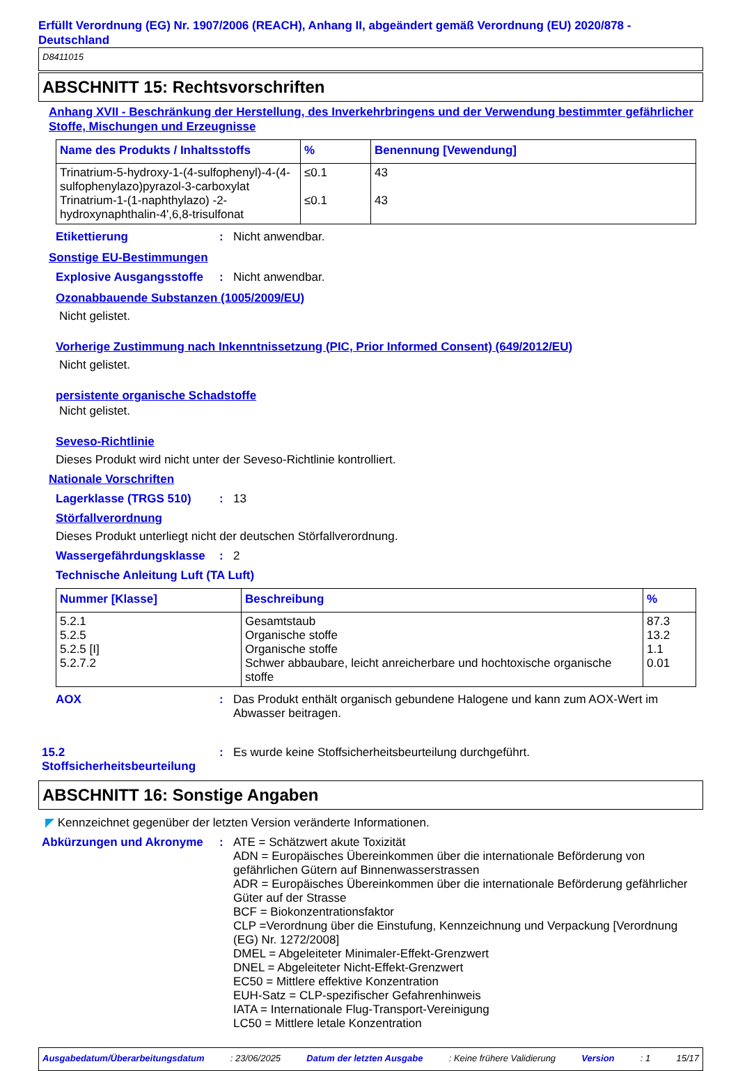Erfüllt Verordnung (EG) Nr. 1907/2006 (REACH), Anhang II, abgeändert gemäß Verordnung (EU) 2020/878 - Deutschland
D8411015
ABSCHNITT 15: Rechtsvorschriften
Anhang XVII - Beschränkung der Herstellung, des Inverkehrbringens und der Verwendung bestimmter gefährlicher Stoffe, Mischungen und Erzeugnisse
| Name des Produkts / Inhaltsstoffs | % | Benennung [Vewendung] |
| --- | --- | --- |
| Trinatrium-5-hydroxy-1-(4-sulfophenyl)-4-(4-sulfophenylazo)pyrazol-3-carboxylat Trinatrium-1-(1-naphthylazo) -2-hydroxynaphthalin-4',6,8-trisulfonat | ≤0.1 ≤0.1 | 43 43 |
Etikettierung: Nicht anwendbar.
Sonstige EU-Bestimmungen
Explosive Ausgangsstoffe: Nicht anwendbar.
Ozonabbauende Substanzen (1005/2009/EU)
Nicht gelistet.
Vorherige Zustimmung nach Inkenntnissetzung (PIC, Prior Informed Consent) (649/2012/EU)
Nicht gelistet.
persistente organische Schadstoffe
Nicht gelistet.
Seveso-Richtlinie
Dieses Produkt wird nicht unter der Seveso-Richtlinie kontrolliert.
Nationale Vorschriften
Lagerklasse (TRGS 510): 13
Störfallverordnung
Dieses Produkt unterliegt nicht der deutschen Störfallverordnung.
Wassergefährdungsklasse: 2
Technische Anleitung Luft (TA Luft)
| Nummer [Klasse] | Beschreibung | % |
| --- | --- | --- |
| 5.2.1 5.2.5 5.2.5 [I] 5.2.7.2 | Gesamtstaub Organische stoffe Organische stoffe Schwer abbaubare, leicht anreicherbare und hochtoxische organische stoffe | 87.3 13.2 1.1 0.01 |
AOX: Das Produkt enthält organisch gebundene Halogene und kann zum AOX-Wert im Abwasser beitragen.
15.2 Stoffsicherheitsbeurteilung: Es wurde keine Stoffsicherheitsbeurteilung durchgeführt.
ABSCHNITT 16: Sonstige Angaben
◤ Kennzeichnet gegenüber der letzten Version veränderte Informationen.
Abkürzungen und Akronyme: ATE = Schätzwert akute Toxizität
ADN = Europäisches Übereinkommen über die internationale Beförderung von gefährlichen Gütern auf Binnenwasserstrassen
ADR = Europäisches Übereinkommen über die internationale Beförderung gefährlicher Güter auf der Strasse
BCF = Biokonzentrationsfaktor
CLP =Verordnung über die Einstufung, Kennzeichnung und Verpackung [Verordnung (EG) Nr. 1272/2008]
DMEL = Abgeleiteter Minimaler-Effekt-Grenzwert
DNEL = Abgeleiteter Nicht-Effekt-Grenzwert
EC50 = Mittlere effektive Konzentration
EUH-Satz = CLP-spezifischer Gefahrenhinweis
IATA = Internationale Flug-Transport-Vereinigung
LC50 = Mittlere letale Konzentration
Ausgabedatum/Überarbeitungsdatum: 23/06/2025 Datum der letzten Ausgabe: Keine frühere Validierung Version: 1 15/17